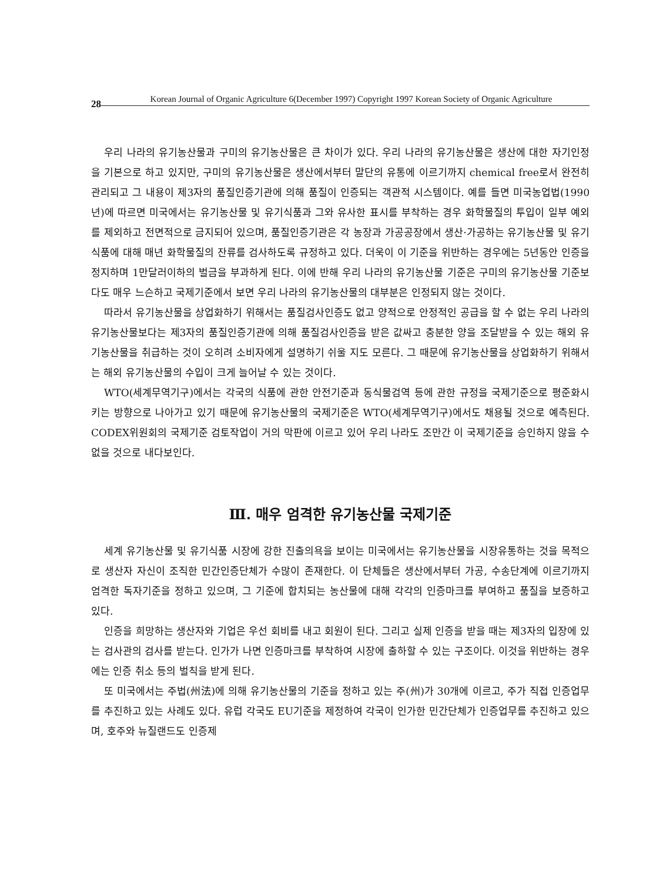28 Korean Journal of Organic Agriculture 6(December 1997) Copyright 1997 Korean Society of Organic Agriculture
우리 나라의 유기농산물과 구미의 유기농산물은 큰 차이가 있다. 우리 나라의 유기농산물은 생산에 대한 자기인정을 기본으로 하고 있지만, 구미의 유기농산물은 생산에서부터 말단의 유통에 이르기까지 chemical free로서 완전히 관리되고 그 내용이 제3자의 품질인증기관에 의해 품질이 인증되는 객관적 시스템이다. 예를 들면 미국농업법(1990년)에 따르면 미국에서는 유기농산물 및 유기식품과 그와 유사한 표시를 부착하는 경우 화학물질의 투입이 일부 예외를 제외하고 전면적으로 금지되어 있으며, 품질인증기관은 각 농장과 가공공장에서 생산·가공하는 유기농산물 및 유기식품에 대해 매년 화학물질의 잔류를 검사하도록 규정하고 있다. 더욱이 이 기준을 위반하는 경우에는 5년동안 인증을 정지하며 1만달러이하의 벌금을 부과하게 된다. 이에 반해 우리 나라의 유기농산물 기준은 구미의 유기농산물 기준보다도 매우 느슨하고 국제기준에서 보면 우리 나라의 유기농산물의 대부분은 인정되지 않는 것이다.
따라서 유기농산물을 상업화하기 위해서는 품질검사인증도 없고 양적으로 안정적인 공급을 할 수 없는 우리 나라의 유기농산물보다는 제3자의 품질인증기관에 의해 품질검사인증을 받은 값싸고 충분한 양을 조달받을 수 있는 해외 유기농산물을 취급하는 것이 오히려 소비자에게 설명하기 쉬울 지도 모른다. 그 때문에 유기농산물을 상업화하기 위해서는 해외 유기농산물의 수입이 크게 늘어날 수 있는 것이다.
WTO(세계무역기구)에서는 각국의 식품에 관한 안전기준과 동식물검역 등에 관한 규정을 국제기준으로 평준화시키는 방향으로 나아가고 있기 때문에 유기농산물의 국제기준은 WTO(세계무역기구)에서도 채용될 것으로 예측된다. CODEX위원회의 국제기준 검토작업이 거의 막판에 이르고 있어 우리 나라도 조만간 이 국제기준을 승인하지 않을 수 없을 것으로 내다보인다.
Ⅲ. 매우 엄격한 유기농산물 국제기준
세계 유기농산물 및 유기식품 시장에 강한 진출의욕을 보이는 미국에서는 유기농산물을 시장유통하는 것을 목적으로 생산자 자신이 조직한 민간인증단체가 수많이 존재한다. 이 단체들은 생산에서부터 가공, 수송단계에 이르기까지 엄격한 독자기준을 정하고 있으며, 그 기준에 합치되는 농산물에 대해 각각의 인증마크를 부여하고 품질을 보증하고 있다.
인증을 희망하는 생산자와 기업은 우선 회비를 내고 회원이 된다. 그리고 실제 인증을 받을 때는 제3자의 입장에 있는 검사관의 검사를 받는다. 인가가 나면 인증마크를 부착하여 시장에 출하할 수 있는 구조이다. 이것을 위반하는 경우에는 인증 취소 등의 벌칙을 받게 된다.
또 미국에서는 주법(州法)에 의해 유기농산물의 기준을 정하고 있는 주(州)가 30개에 이르고, 주가 직접 인증업무를 추진하고 있는 사례도 있다. 유럽 각국도 EU기준을 제정하여 각국이 인가한 민간단체가 인증업무를 추진하고 있으며, 호주와 뉴질랜드도 인증제